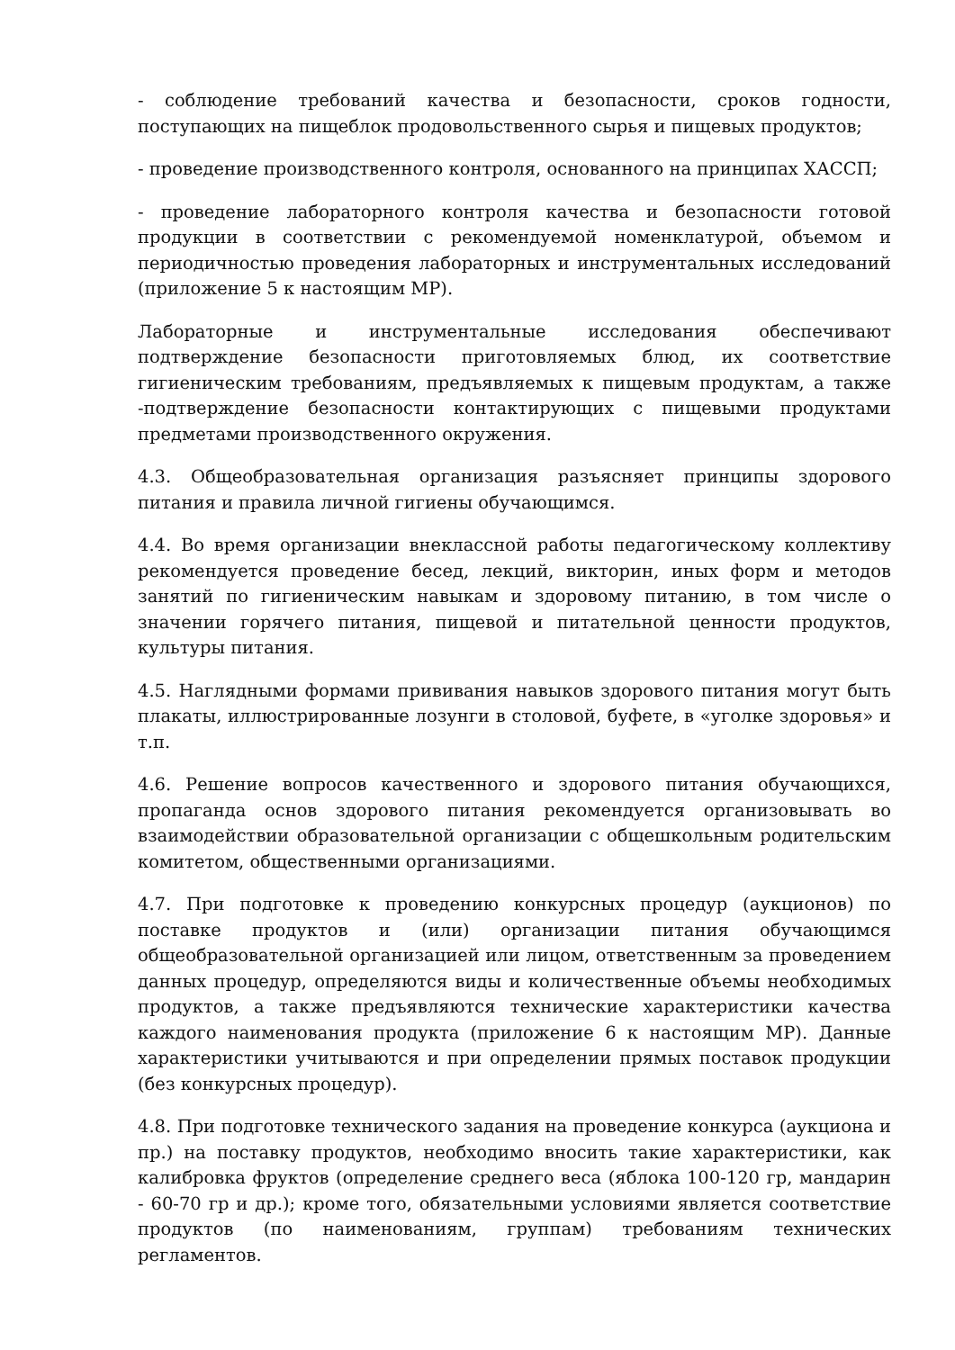- соблюдение требований качества и безопасности, сроков годности, поступающих на пищеблок продовольственного сырья и пищевых продуктов;
- проведение производственного контроля, основанного на принципах ХАССП;
- проведение лабораторного контроля качества и безопасности готовой продукции в соответствии с рекомендуемой номенклатурой, объемом и периодичностью проведения лабораторных и инструментальных исследований (приложение 5 к настоящим МР).
Лабораторные и инструментальные исследования обеспечивают подтверждение безопасности приготовляемых блюд, их соответствие гигиеническим требованиям, предъявляемых к пищевым продуктам, а также -подтверждение безопасности контактирующих с пищевыми продуктами предметами производственного окружения.
4.3. Общеобразовательная организация разъясняет принципы здорового питания и правила личной гигиены обучающимся.
4.4. Во время организации внеклассной работы педагогическому коллективу рекомендуется проведение бесед, лекций, викторин, иных форм и методов занятий по гигиеническим навыкам и здоровому питанию, в том числе о значении горячего питания, пищевой и питательной ценности продуктов, культуры питания.
4.5. Наглядными формами прививания навыков здорового питания могут быть плакаты, иллюстрированные лозунги в столовой, буфете, в «уголке здоровья» и т.п.
4.6. Решение вопросов качественного и здорового питания обучающихся, пропаганда основ здорового питания рекомендуется организовывать во взаимодействии образовательной организации с общешкольным родительским комитетом, общественными организациями.
4.7. При подготовке к проведению конкурсных процедур (аукционов) по поставке продуктов и (или) организации питания обучающимся общеобразовательной организацией или лицом, ответственным за проведением данных процедур, определяются виды и количественные объемы необходимых продуктов, а также предъявляются технические характеристики качества каждого наименования продукта (приложение 6 к настоящим МР). Данные характеристики учитываются и при определении прямых поставок продукции (без конкурсных процедур).
4.8. При подготовке технического задания на проведение конкурса (аукциона и пр.) на поставку продуктов, необходимо вносить такие характеристики, как калибровка фруктов (определение среднего веса (яблока 100-120 гр, мандарин - 60-70 гр и др.); кроме того, обязательными условиями является соответствие продуктов (по наименованиям, группам) требованиям технических регламентов.